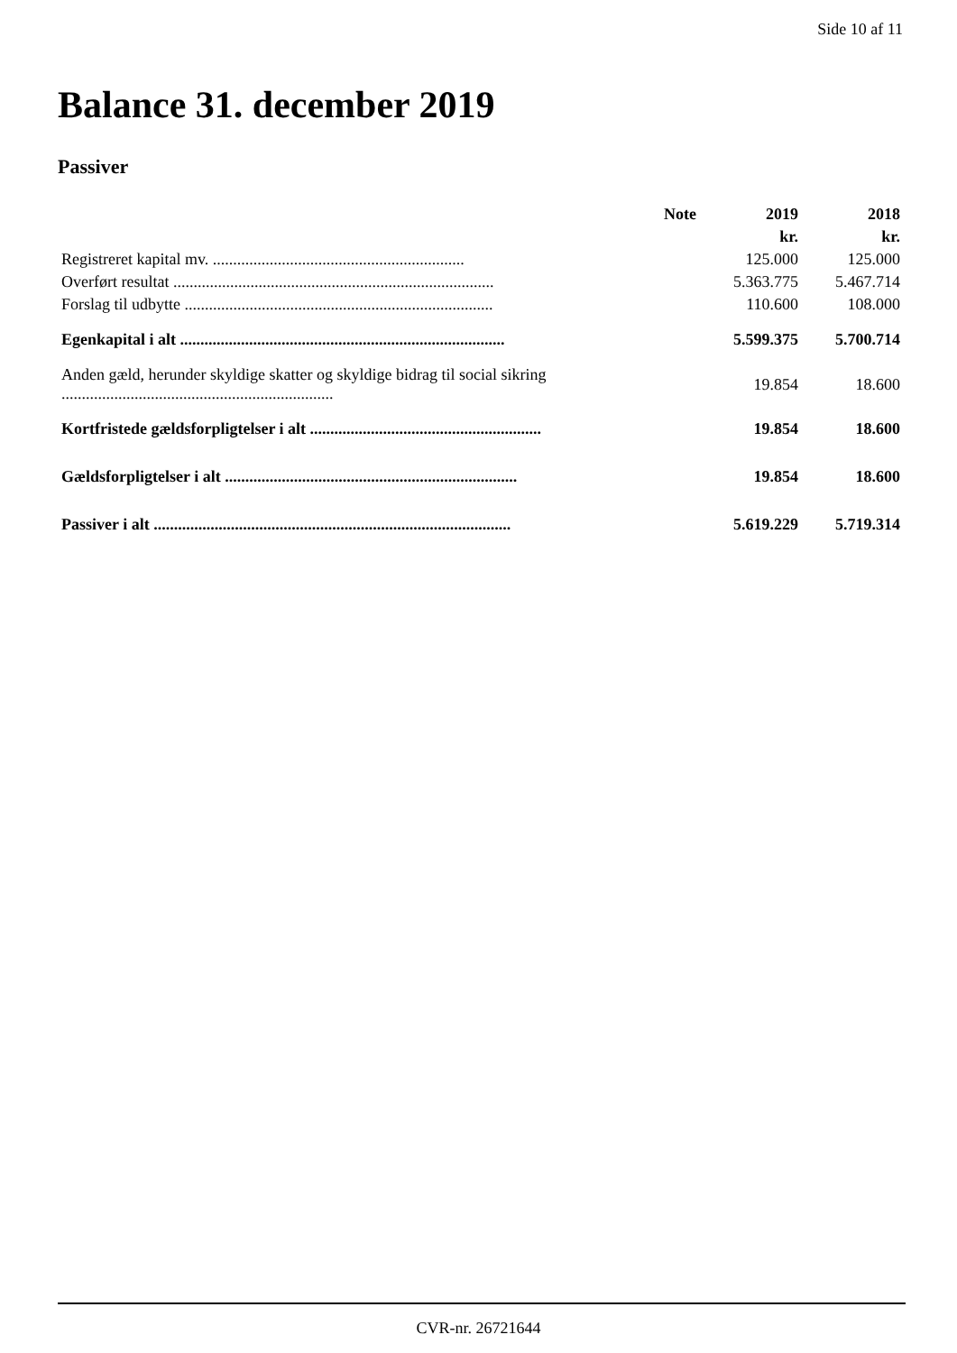Side 10 af 11
Balance 31. december 2019
Passiver
| | Note | 2019 | 2018 |
| --- | --- | --- | --- |
| | | kr. | kr. |
| Registreret kapital mv. .............................................................. | | 125.000 | 125.000 |
| Overført resultat ............................................................................... | | 5.363.775 | 5.467.714 |
| Forslag til udbytte ............................................................................ | | 110.600 | 108.000 |
| Egenkapital i alt ................................................................................ | | 5.599.375 | 5.700.714 |
| Anden gæld, herunder skyldige skatter og skyldige bidrag til social sikring ................................................................... | | 19.854 | 18.600 |
| Kortfristede gældsforpligtelser i alt ......................................................... | | 19.854 | 18.600 |
| Gældsforpligtelser i alt ........................................................................ | | 19.854 | 18.600 |
| Passiver i alt ........................................................................................ | | 5.619.229 | 5.719.314 |
CVR-nr. 26721644